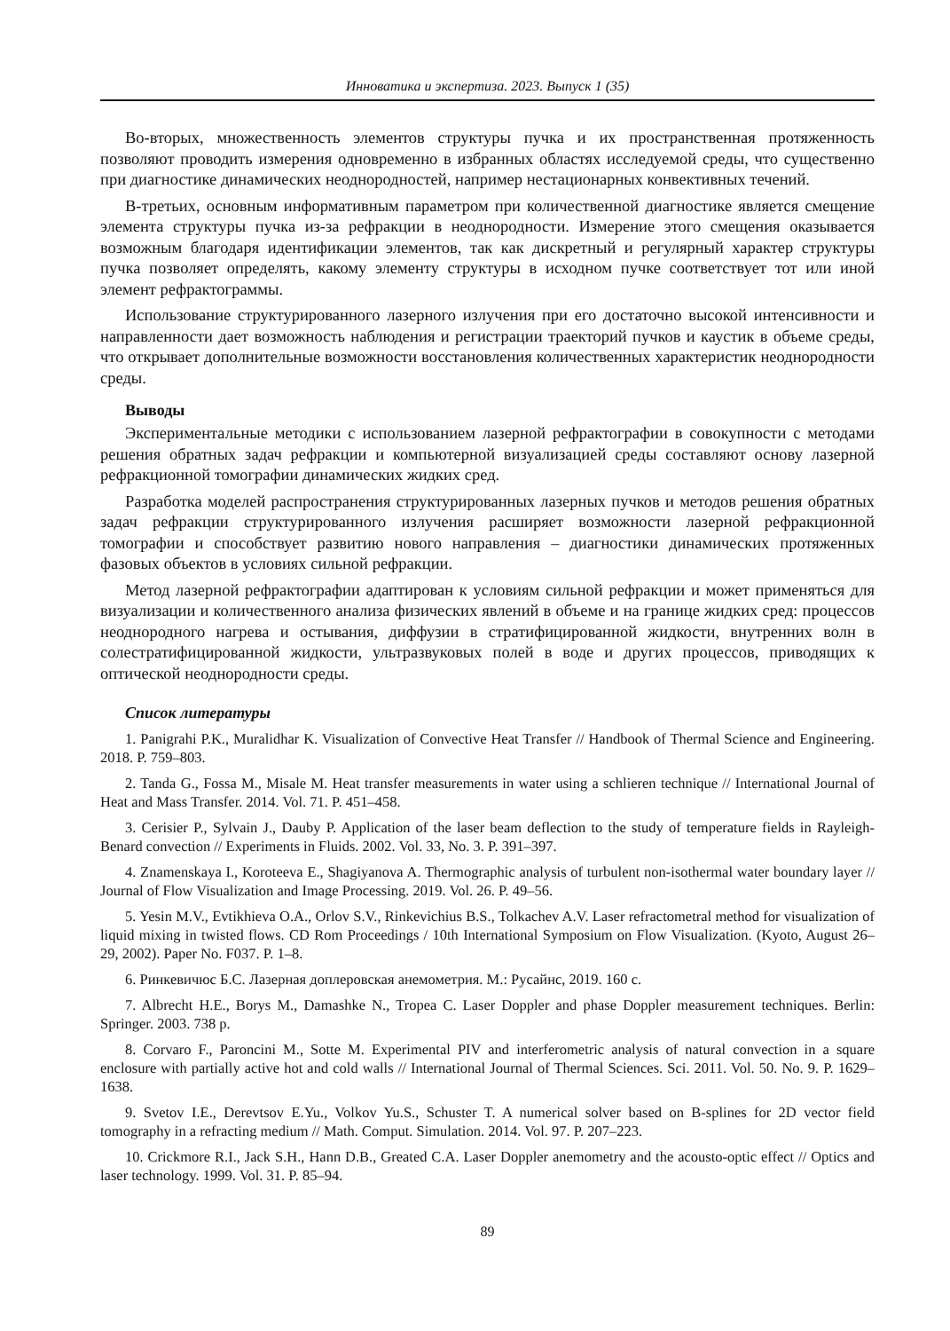Инноватика и экспертиза. 2023. Выпуск 1 (35)
Во-вторых, множественность элементов структуры пучка и их пространственная протяженность позволяют проводить измерения одновременно в избранных областях исследуемой среды, что существенно при диагностике динамических неоднородностей, например нестационарных конвективных течений.
В-третьих, основным информативным параметром при количественной диагностике является смещение элемента структуры пучка из-за рефракции в неоднородности. Измерение этого смещения оказывается возможным благодаря идентификации элементов, так как дискретный и регулярный характер структуры пучка позволяет определять, какому элементу структуры в исходном пучке соответствует тот или иной элемент рефрактограммы.
Использование структурированного лазерного излучения при его достаточно высокой интенсивности и направленности дает возможность наблюдения и регистрации траекторий пучков и каустик в объеме среды, что открывает дополнительные возможности восстановления количественных характеристик неоднородности среды.
Выводы
Экспериментальные методики с использованием лазерной рефрактографии в совокупности с методами решения обратных задач рефракции и компьютерной визуализацией среды составляют основу лазерной рефракционной томографии динамических жидких сред.
Разработка моделей распространения структурированных лазерных пучков и методов решения обратных задач рефракции структурированного излучения расширяет возможности лазерной рефракционной томографии и способствует развитию нового направления – диагностики динамических протяженных фазовых объектов в условиях сильной рефракции.
Метод лазерной рефрактографии адаптирован к условиям сильной рефракции и может применяться для визуализации и количественного анализа физических явлений в объеме и на границе жидких сред: процессов неоднородного нагрева и остывания, диффузии в стратифицированной жидкости, внутренних волн в солестратифицированной жидкости, ультразвуковых полей в воде и других процессов, приводящих к оптической неоднородности среды.
Список литературы
1. Panigrahi P.K., Muralidhar K. Visualization of Convective Heat Transfer // Handbook of Thermal Science and Engineering. 2018. P. 759–803.
2. Tanda G., Fossa M., Misale M. Heat transfer measurements in water using a schlieren technique // International Journal of Heat and Mass Transfer. 2014. Vol. 71. P. 451–458.
3. Cerisier P., Sylvain J., Dauby P. Application of the laser beam deflection to the study of temperature fields in Rayleigh-Benard convection // Experiments in Fluids. 2002. Vol. 33, No. 3. P. 391–397.
4. Znamenskaya I., Koroteeva E., Shagiyanova A. Thermographic analysis of turbulent non-isothermal water boundary layer // Journal of Flow Visualization and Image Processing. 2019. Vol. 26. P. 49–56.
5. Yesin M.V., Evtikhieva O.A., Orlov S.V., Rinkevichius B.S., Tolkachev A.V. Laser refractometral method for visualization of liquid mixing in twisted flows. CD Rom Proceedings / 10th International Symposium on Flow Visualization. (Kyoto, August 26–29, 2002). Paper No. F037. P. 1–8.
6. Ринкевичюс Б.С. Лазерная доплеровская анемометрия. М.: Русайнс, 2019. 160 с.
7. Albrecht H.E., Borys M., Damashke N., Tropea C. Laser Doppler and phase Doppler measurement techniques. Berlin: Springer. 2003. 738 p.
8. Corvaro F., Paroncini M., Sotte M. Experimental PIV and interferometric analysis of natural convection in a square enclosure with partially active hot and cold walls // International Journal of Thermal Sciences. Sci. 2011. Vol. 50. No. 9. P. 1629–1638.
9. Svetov I.E., Derevtsov E.Yu., Volkov Yu.S., Schuster T. A numerical solver based on B-splines for 2D vector field tomography in a refracting medium // Math. Comput. Simulation. 2014. Vol. 97. P. 207–223.
10. Crickmore R.I., Jack S.H., Hann D.B., Greated C.A. Laser Doppler anemometry and the acousto-optic effect // Optics and laser technology. 1999. Vol. 31. P. 85–94.
89